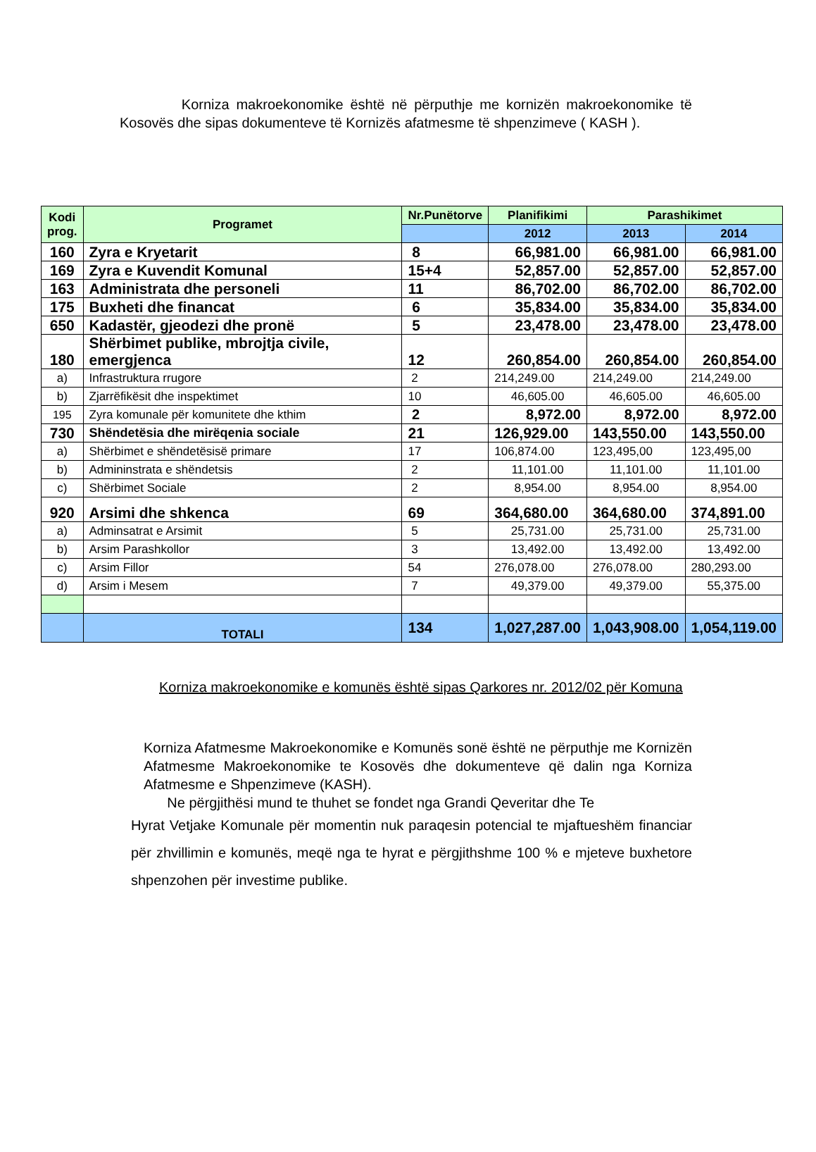Korniza makroekonomike është në përputhje me kornizën makroekonomike të Kosovës dhe sipas dokumenteve të Kornizës afatmesme të shpenzimeve ( KASH ).
| Kodi prog. | Programet | Nr.Punëtorve | Planifikimi | Parashikimet | |
| --- | --- | --- | --- | --- | --- |
| | | | 2012 | 2013 | 2014 |
| 160 | Zyra e Kryetarit | 8 | 66,981.00 | 66,981.00 | 66,981.00 |
| 169 | Zyra e Kuvendit Komunal | 15+4 | 52,857.00 | 52,857.00 | 52,857.00 |
| 163 | Administrata dhe personeli | 11 | 86,702.00 | 86,702.00 | 86,702.00 |
| 175 | Buxheti dhe financat | 6 | 35,834.00 | 35,834.00 | 35,834.00 |
| 650 | Kadastër, gjeodezi dhe pronë | 5 | 23,478.00 | 23,478.00 | 23,478.00 |
| 180 | Shërbimet publike, mbrojtja civile, emergjenca | 12 | 260,854.00 | 260,854.00 | 260,854.00 |
| a) | Infrastruktura rrugore | 2 | 214,249.00 | 214,249.00 | 214,249.00 |
| b) | Zjarrëfikësit dhe inspektimet | 10 | 46,605.00 | 46,605.00 | 46,605.00 |
| 195 | Zyra komunale për komunitete dhe kthim | 2 | 8,972.00 | 8,972.00 | 8,972.00 |
| 730 | Shëndetësia dhe mirëqenia sociale | 21 | 126,929.00 | 143,550.00 | 143,550.00 |
| a) | Shërbimet e shëndetësisë primare | 17 | 106,874.00 | 123,495,00 | 123,495,00 |
| b) | Admininstrata e shëndetsis | 2 | 11,101.00 | 11,101.00 | 11,101.00 |
| c) | Shërbimet Sociale | 2 | 8,954.00 | 8,954.00 | 8,954.00 |
| 920 | Arsimi dhe shkenca | 69 | 364,680.00 | 364,680.00 | 374,891.00 |
| a) | Adminsatrat e Arsimit | 5 | 25,731.00 | 25,731.00 | 25,731.00 |
| b) | Arsim Parashkollor | 3 | 13,492.00 | 13,492.00 | 13,492.00 |
| c) | Arsim Fillor | 54 | 276,078.00 | 276,078.00 | 280,293.00 |
| d) | Arsim i Mesem | 7 | 49,379.00 | 49,379.00 | 55,375.00 |
| | TOTALI | 134 | 1,027,287.00 | 1,043,908.00 | 1,054,119.00 |
Korniza makroekonomike e komunës është sipas Qarkores nr. 2012/02 për Komuna
Korniza Afatmesme Makroekonomike e Komunës sonë është ne përputhje me Kornizën Afatmesme Makroekonomike te Kosovës dhe dokumenteve që dalin nga Korniza Afatmesme e Shpenzimeve (KASH).
Ne përgjithësi mund te thuhet se fondet nga Grandi Qeveritar dhe Te
Hyrat Vetjake Komunale për momentin nuk paraqesin potencial te mjaftueshëm financiar për zhvillimin e komunës, meqë nga te hyrat e përgjithshme 100 % e mjeteve buxhetore shpenzohen për investime publike.